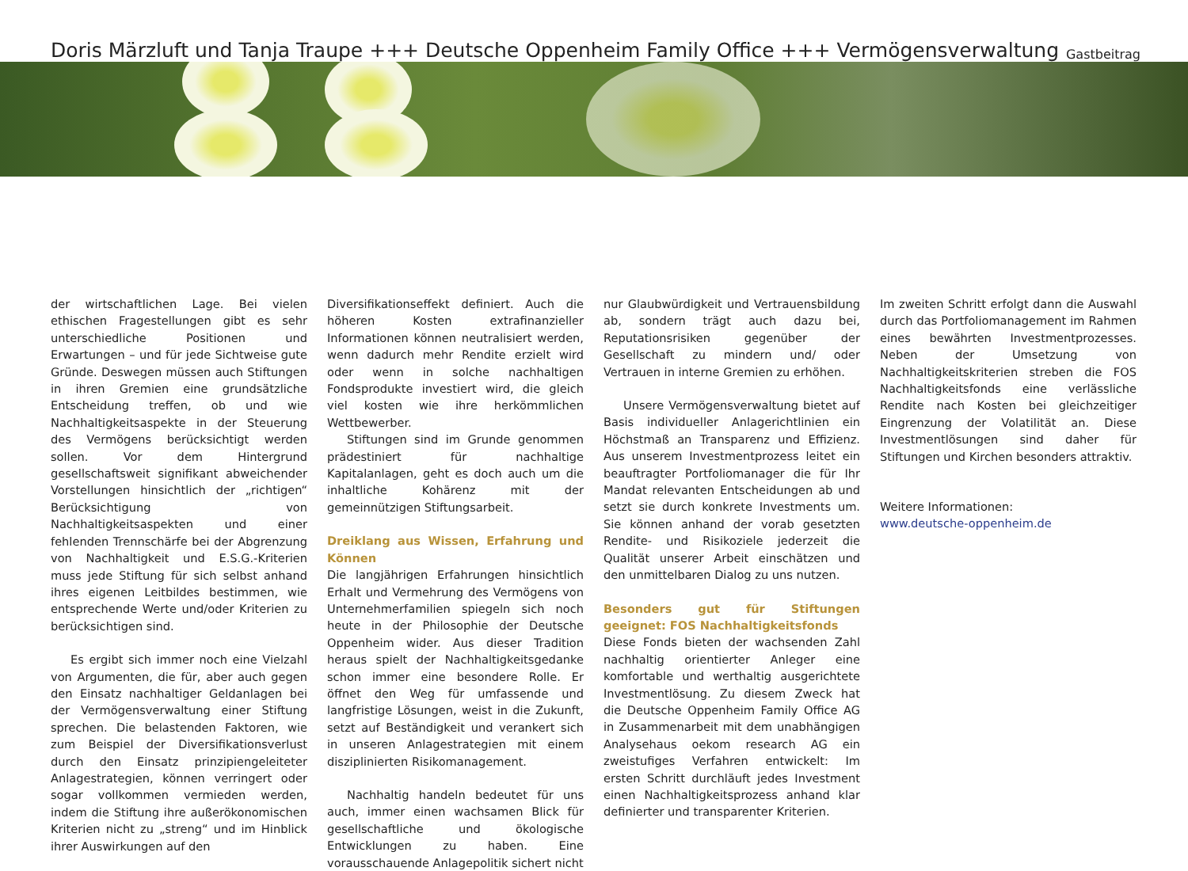Doris Märzluft und Tanja Traupe +++ Deutsche Oppenheim Family Office +++ Vermögensverwaltung
Gastbeitrag
der wirtschaftlichen Lage. Bei vielen ethischen Fragestellungen gibt es sehr unterschiedliche Positionen und Erwartungen – und für jede Sichtweise gute Gründe. Deswegen müssen auch Stiftungen in ihren Gremien eine grundsätzliche Entscheidung treffen, ob und wie Nachhaltigkeitsaspekte in der Steuerung des Vermögens berücksichtigt werden sollen. Vor dem Hintergrund gesellschaftsweit signifikant abweichender Vorstellungen hinsichtlich der „richtigen“ Berücksichtigung von Nachhaltigkeitsaspekten und einer fehlenden Trennschärfe bei der Abgrenzung von Nachhaltigkeit und E.S.G.-Kriterien muss jede Stiftung für sich selbst anhand ihres eigenen Leitbildes bestimmen, wie entsprechende Werte und/oder Kriterien zu berücksichtigen sind.
Es ergibt sich immer noch eine Vielzahl von Argumenten, die für, aber auch gegen den Einsatz nachhaltiger Geldanlagen bei der Vermögensverwaltung einer Stiftung sprechen. Die belastenden Faktoren, wie zum Beispiel der Diversifikationsverlust durch den Einsatz prinzipiengeleiteter Anlagestrategien, können verringert oder sogar vollkommen vermieden werden, indem die Stiftung ihre außerökonomischen Kriterien nicht zu „streng“ und im Hinblick ihrer Auswirkungen auf den
Diversifikationseffekt definiert. Auch die höheren Kosten extrafinanzieller Informationen können neutralisiert werden, wenn dadurch mehr Rendite erzielt wird oder wenn in solche nachhaltigen Fondsprodukte investiert wird, die gleich viel kosten wie ihre herkömmlichen Wettbewerber.
Stiftungen sind im Grunde genommen prädestiniert für nachhaltige Kapitalanlagen, geht es doch auch um die inhaltliche Kohärenz mit der gemeinnützigen Stiftungsarbeit.
Dreiklang aus Wissen, Erfahrung und Können
Die langjährigen Erfahrungen hinsichtlich Erhalt und Vermehrung des Vermögens von Unternehmerfamilien spiegeln sich noch heute in der Philosophie der Deutsche Oppenheim wider. Aus dieser Tradition heraus spielt der Nachhaltigkeitsgedanke schon immer eine besondere Rolle. Er öffnet den Weg für umfassende und langfristige Lösungen, weist in die Zukunft, setzt auf Beständigkeit und verankert sich in unseren Anlagestrategien mit einem disziplinierten Risikomanagement.
Nachhaltig handeln bedeutet für uns auch, immer einen wachsamen Blick für gesellschaftliche und ökologische Entwicklungen zu haben. Eine vorausschauende Anlagepolitik sichert nicht
nur Glaubwürdigkeit und Vertrauensbildung ab, sondern trägt auch dazu bei, Reputationsrisiken gegenüber der Gesellschaft zu mindern und/ oder Vertrauen in interne Gremien zu erhöhen.
Unsere Vermögensverwaltung bietet auf Basis individueller Anlagerichtlinien ein Höchstmaß an Transparenz und Effizienz. Aus unserem Investmentprozess leitet ein beauftragter Portfoliomanager die für Ihr Mandat relevanten Entscheidungen ab und setzt sie durch konkrete Investments um. Sie können anhand der vorab gesetzten Rendite- und Risikoziele jederzeit die Qualität unserer Arbeit einschätzen und den unmittelbaren Dialog zu uns nutzen.
Besonders gut für Stiftungen geeignet: FOS Nachhaltigkeitsfonds
Diese Fonds bieten der wachsenden Zahl nachhaltig orientierter Anleger eine komfortable und werthaltig ausgerichtete Investmentlösung. Zu diesem Zweck hat die Deutsche Oppenheim Family Office AG in Zusammenarbeit mit dem unabhängigen Analysehaus oekom research AG ein zweistufiges Verfahren entwickelt: Im ersten Schritt durchläuft jedes Investment einen Nachhaltigkeitsprozess anhand klar definierter und transparenter Kriterien.
Im zweiten Schritt erfolgt dann die Auswahl durch das Portfoliomanagement im Rahmen eines bewährten Investmentprozesses. Neben der Umsetzung von Nachhaltigkeitskriterien streben die FOS Nachhaltigkeitsfonds eine verlässliche Rendite nach Kosten bei gleichzeitiger Eingrenzung der Volatilität an. Diese Investmentlösungen sind daher für Stiftungen und Kirchen besonders attraktiv.
Weitere Informationen:
www.deutsche-oppenheim.de